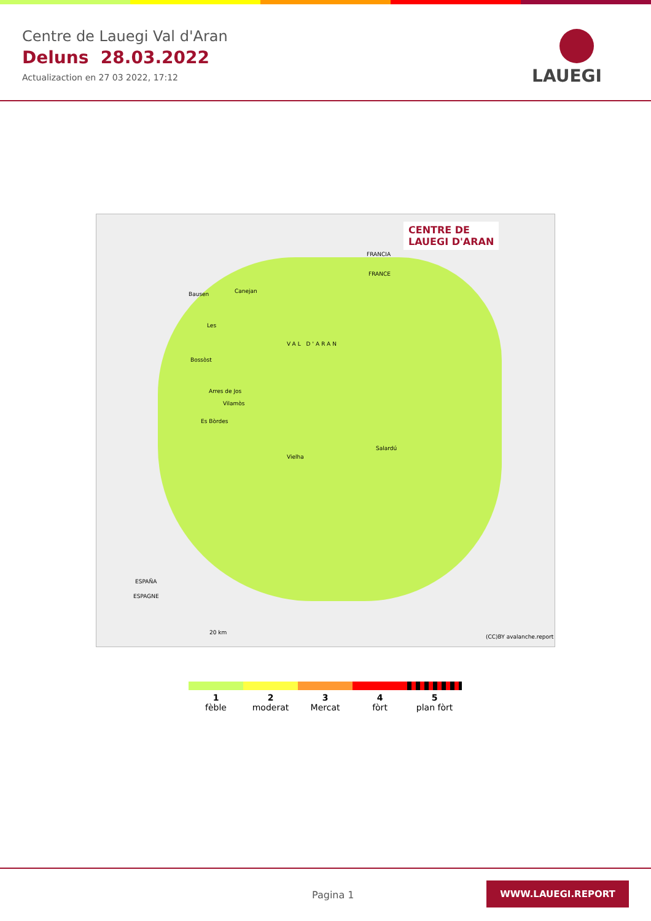Centre de Lauegi Val d'Aran
Deluns 28.03.2022
Actualizaction en 27 03 2022, 17:12
LAUEGI
CENTRE DE
LAUEGI D'ARAN
FRANCIA
FRANCE
Bausen Canejan
Les
VAL D'ARAN
Bossòst
Arres de Jos
Vilamòs
Es Bòrdes
Salardú
Vielha
ESPAÑA
ESPAGNE
20 km
(CC)BY avalanche.report
1
fèble
2
moderat
3
Mercat
4
fòrt
5
plan fòrt
Pagina 1
WWW.LAUEGI.REPORT